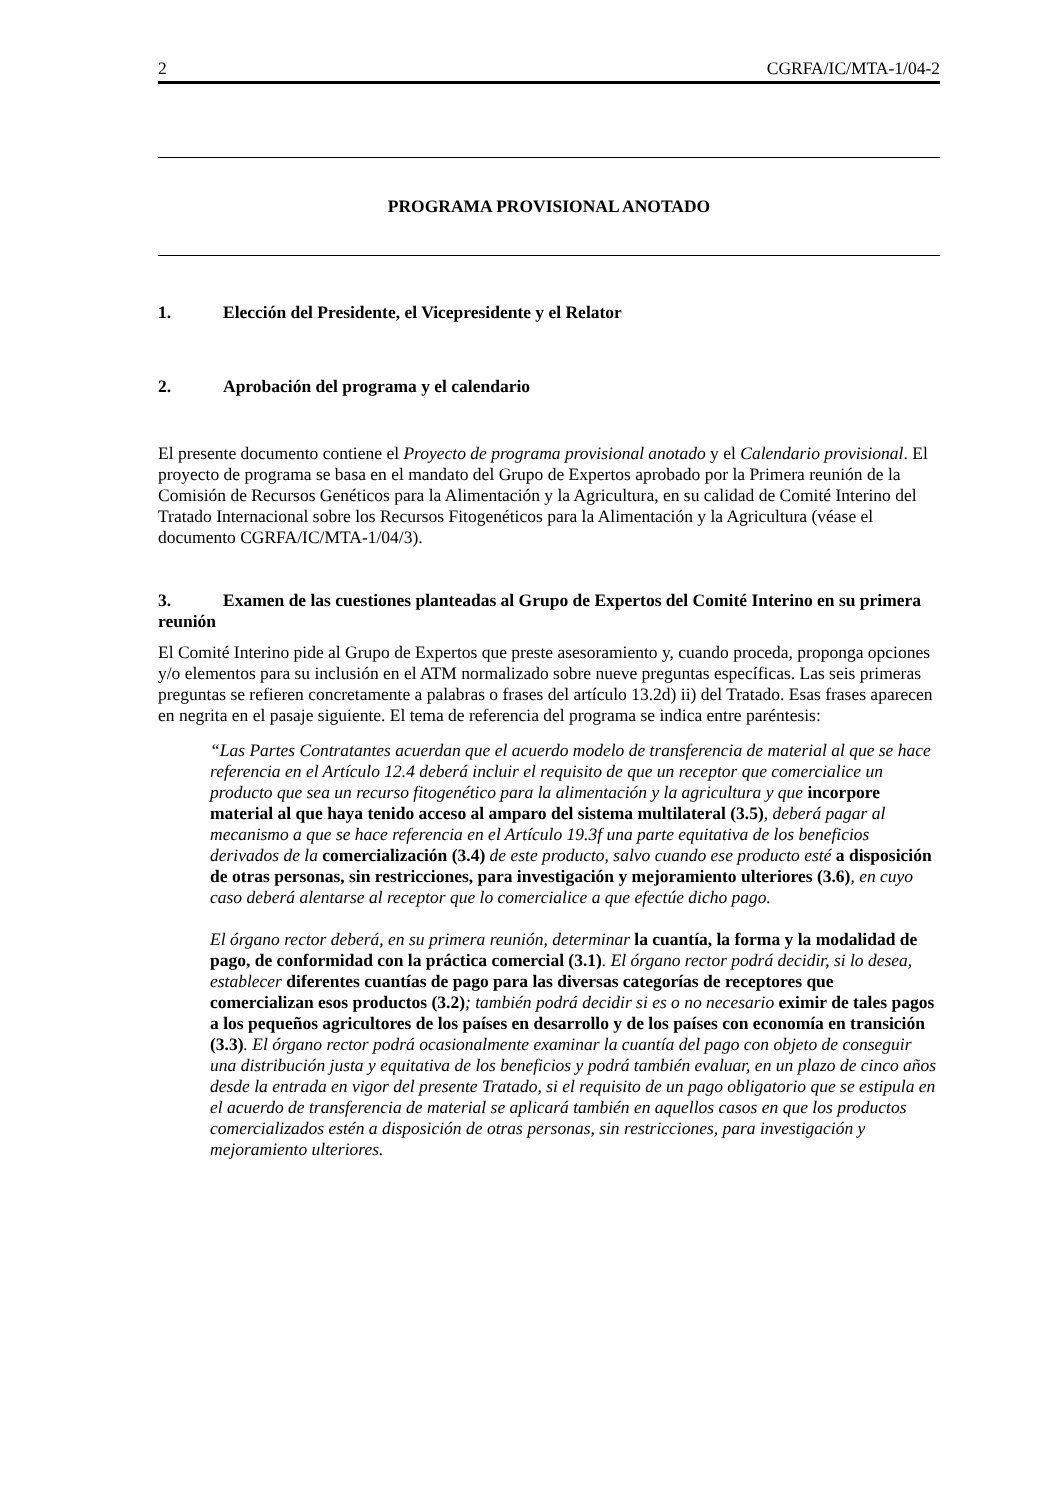2 CGRFA/IC/MTA-1/04-2
PROGRAMA PROVISIONAL ANOTADO
1. Elección del Presidente, el Vicepresidente y el Relator
2. Aprobación del programa y el calendario
El presente documento contiene el Proyecto de programa provisional anotado y el Calendario provisional. El proyecto de programa se basa en el mandato del Grupo de Expertos aprobado por la Primera reunión de la Comisión de Recursos Genéticos para la Alimentación y la Agricultura, en su calidad de Comité Interino del Tratado Internacional sobre los Recursos Fitogenéticos para la Alimentación y la Agricultura (véase el documento CGRFA/IC/MTA-1/04/3).
3. Examen de las cuestiones planteadas al Grupo de Expertos del Comité Interino en su primera reunión
El Comité Interino pide al Grupo de Expertos que preste asesoramiento y, cuando proceda, proponga opciones y/o elementos para su inclusión en el ATM normalizado sobre nueve preguntas específicas. Las seis primeras preguntas se refieren concretamente a palabras o frases del artículo 13.2d) ii) del Tratado. Esas frases aparecen en negrita en el pasaje siguiente. El tema de referencia del programa se indica entre paréntesis:
“Las Partes Contratantes acuerdan que el acuerdo modelo de transferencia de material al que se hace referencia en el Artículo 12.4 deberá incluir el requisito de que un receptor que comercialice un producto que sea un recurso fitogenético para la alimentación y la agricultura y que incorpore material al que haya tenido acceso al amparo del sistema multilateral (3.5), deberá pagar al mecanismo a que se hace referencia en el Artículo 19.3f una parte equitativa de los beneficios derivados de la comercialización (3.4) de este producto, salvo cuando ese producto esté a disposición de otras personas, sin restricciones, para investigación y mejoramiento ulteriores (3.6), en cuyo caso deberá alentarse al receptor que lo comercialice a que efectúe dicho pago.
El órgano rector deberá, en su primera reunión, determinar la cuantía, la forma y la modalidad de pago, de conformidad con la práctica comercial (3.1). El órgano rector podrá decidir, si lo desea, establecer diferentes cuantías de pago para las diversas categorías de receptores que comercializan esos productos (3.2); también podrá decidir si es o no necesario eximir de tales pagos a los pequeños agricultores de los países en desarrollo y de los países con economía en transición (3.3). El órgano rector podrá ocasionalmente examinar la cuantía del pago con objeto de conseguir una distribución justa y equitativa de los beneficios y podrá también evaluar, en un plazo de cinco años desde la entrada en vigor del presente Tratado, si el requisito de un pago obligatorio que se estipula en el acuerdo de transferencia de material se aplicará también en aquellos casos en que los productos comercializados estén a disposición de otras personas, sin restricciones, para investigación y mejoramiento ulteriores.